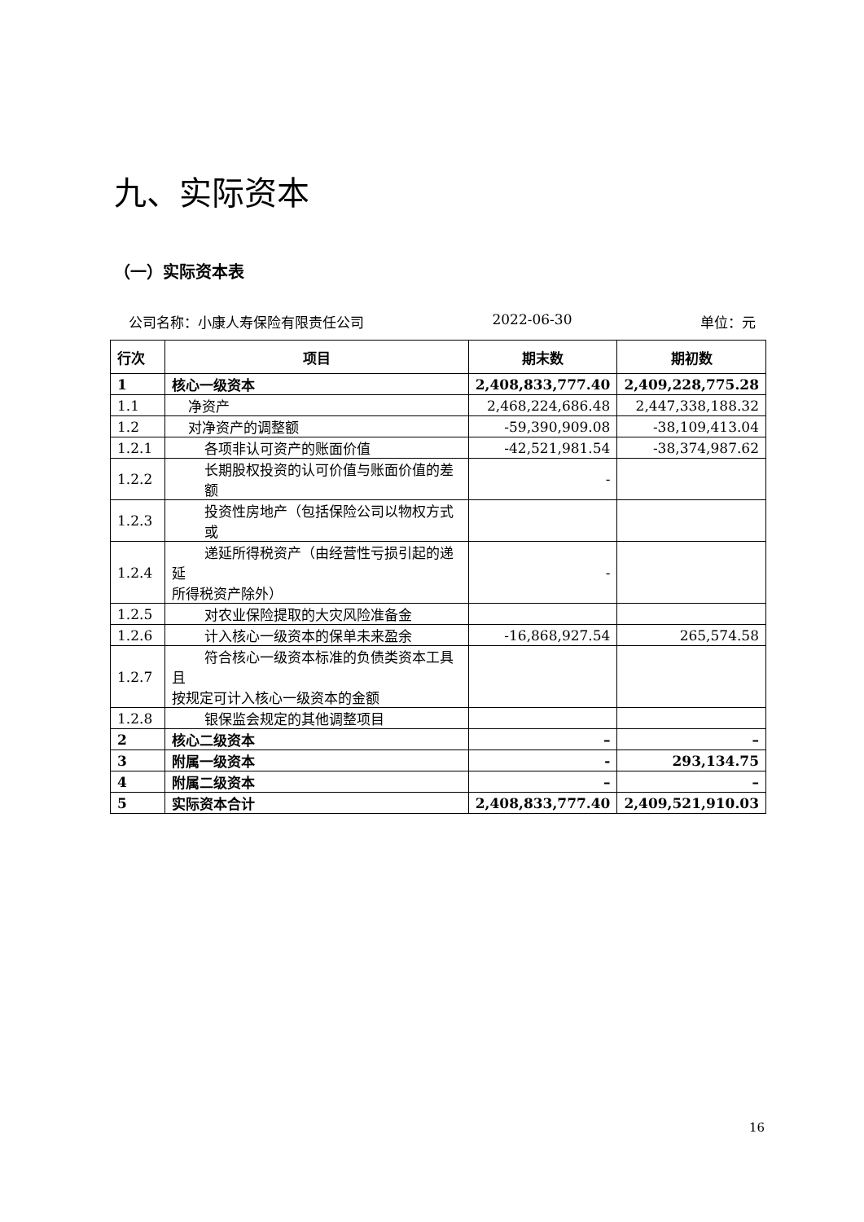九、实际资本
（一）实际资本表
公司名称：小康人寿保险有限责任公司 2022-06-30 单位：元
| 行次 | 项目 | 期末数 | 期初数 |
| --- | --- | --- | --- |
| 1 | 核心一级资本 | 2,408,833,777.40 | 2,409,228,775.28 |
| 1.1 | 净资产 | 2,468,224,686.48 | 2,447,338,188.32 |
| 1.2 | 对净资产的调整额 | -59,390,909.08 | -38,109,413.04 |
| 1.2.1 | 各项非认可资产的账面价值 | -42,521,981.54 | -38,374,987.62 |
| 1.2.2 | 长期股权投资的认可价值与账面价值的差额 | - | |
| 1.2.3 | 投资性房地产（包括保险公司以物权方式或 | | |
| 1.2.4 | 递延所得税资产（由经营性亏损引起的递延 所得税资产除外） | - | |
| 1.2.5 | 对农业保险提取的大灾风险准备金 | | |
| 1.2.6 | 计入核心一级资本的保单未来盈余 | -16,868,927.54 | 265,574.58 |
| 1.2.7 | 符合核心一级资本标准的负债类资本工具且 按规定可计入核心一级资本的金额 | | |
| 1.2.8 | 银保监会规定的其他调整项目 | | |
| 2 | 核心二级资本 | – | – |
| 3 | 附属一级资本 | - | 293,134.75 |
| 4 | 附属二级资本 | – | – |
| 5 | 实际资本合计 | 2,408,833,777.40 | 2,409,521,910.03 |
16